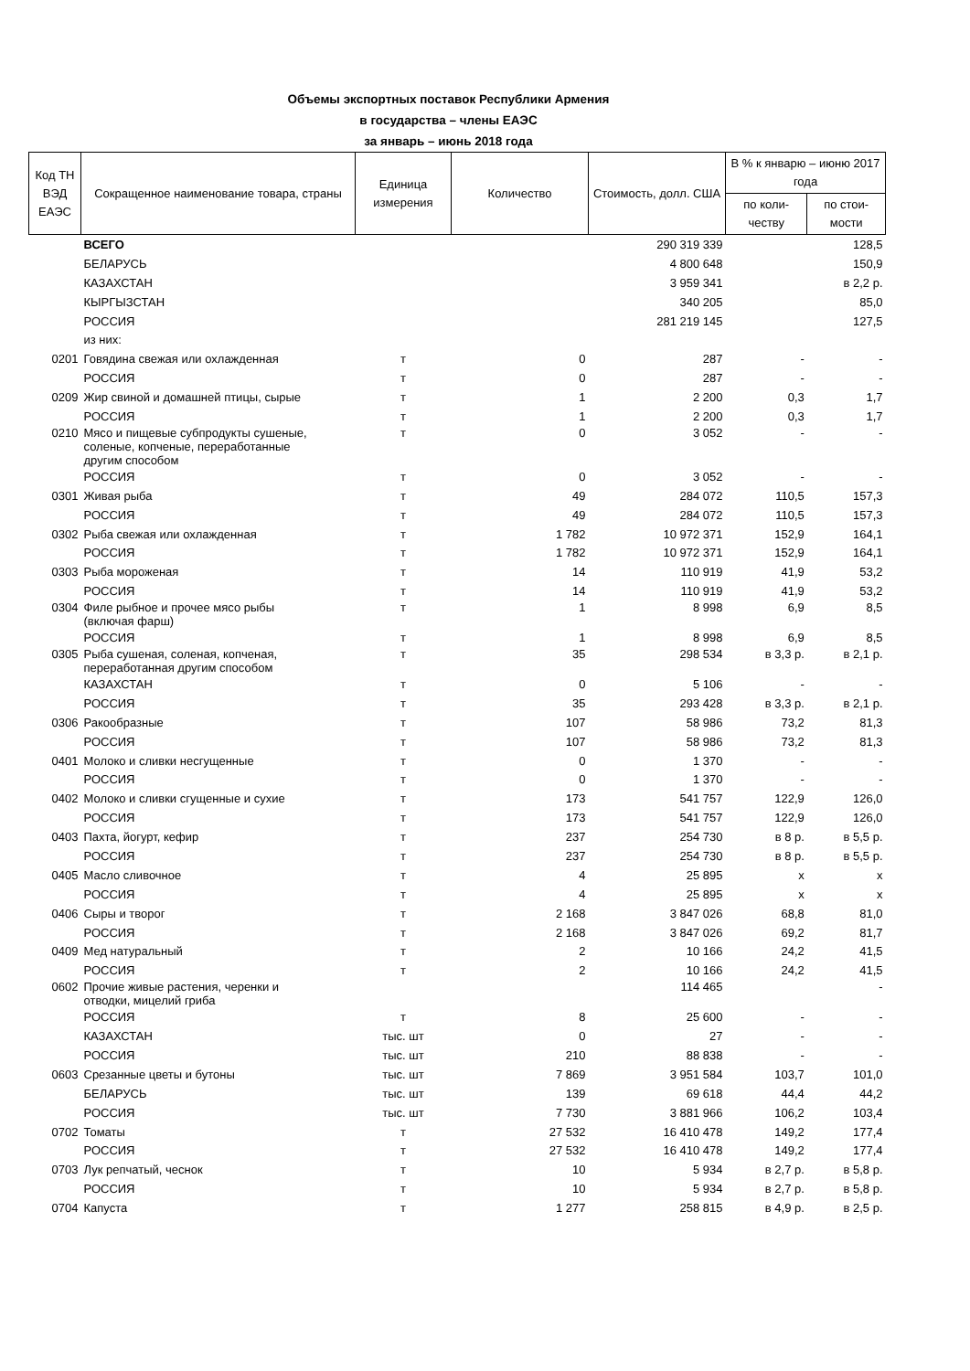Объемы экспортных поставок Республики Армения
в государства – члены ЕАЭС
за январь – июнь 2018 года
| Код ТН ВЭД ЕАЭС | Сокращенное наименование товара, страны | Единица измерения | Количество | Стоимость, долл. США | В % к январю – июню 2017 года | |
| --- | --- | --- | --- | --- | --- | --- |
| | | | | | по коли-честву | по стои-мости |
| | ВСЕГО | | | 290 319 339 | | 128,5 |
| | БЕЛАРУСЬ | | | 4 800 648 | | 150,9 |
| | КАЗАХСТАН | | | 3 959 341 | | в 2,2 р. |
| | КЫРГЫЗСТАН | | | 340 205 | | 85,0 |
| | РОССИЯ | | | 281 219 145 | | 127,5 |
| | из них: | | | | | |
| 0201 | Говядина свежая или охлажденная | т | 0 | 287 | - | - |
| | РОССИЯ | т | 0 | 287 | - | - |
| 0209 | Жир свиной и домашней птицы, сырые | т | 1 | 2 200 | 0,3 | 1,7 |
| | РОССИЯ | т | 1 | 2 200 | 0,3 | 1,7 |
| 0210 | Мясо и пищевые субпродукты сушеные, соленые, копченые, переработанные другим способом | т | 0 | 3 052 | - | - |
| | РОССИЯ | т | 0 | 3 052 | - | - |
| 0301 | Живая рыба | т | 49 | 284 072 | 110,5 | 157,3 |
| | РОССИЯ | т | 49 | 284 072 | 110,5 | 157,3 |
| 0302 | Рыба свежая или охлажденная | т | 1 782 | 10 972 371 | 152,9 | 164,1 |
| | РОССИЯ | т | 1 782 | 10 972 371 | 152,9 | 164,1 |
| 0303 | Рыба мороженая | т | 14 | 110 919 | 41,9 | 53,2 |
| | РОССИЯ | т | 14 | 110 919 | 41,9 | 53,2 |
| 0304 | Филе рыбное и прочее мясо рыбы (включая фарш) | т | 1 | 8 998 | 6,9 | 8,5 |
| | РОССИЯ | т | 1 | 8 998 | 6,9 | 8,5 |
| 0305 | Рыба сушеная, соленая, копченая, переработанная другим способом | т | 35 | 298 534 | в 3,3 р. | в 2,1 р. |
| | КАЗАХСТАН | т | 0 | 5 106 | - | - |
| | РОССИЯ | т | 35 | 293 428 | в 3,3 р. | в 2,1 р. |
| 0306 | Ракообразные | т | 107 | 58 986 | 73,2 | 81,3 |
| | РОССИЯ | т | 107 | 58 986 | 73,2 | 81,3 |
| 0401 | Молоко и сливки несгущенные | т | 0 | 1 370 | - | - |
| | РОССИЯ | т | 0 | 1 370 | - | - |
| 0402 | Молоко и сливки сгущенные и сухие | т | 173 | 541 757 | 122,9 | 126,0 |
| | РОССИЯ | т | 173 | 541 757 | 122,9 | 126,0 |
| 0403 | Пахта, йогурт, кефир | т | 237 | 254 730 | в 8 р. | в 5,5 р. |
| | РОССИЯ | т | 237 | 254 730 | в 8 р. | в 5,5 р. |
| 0405 | Масло сливочное | т | 4 | 25 895 | х | х |
| | РОССИЯ | т | 4 | 25 895 | х | х |
| 0406 | Сыры и творог | т | 2 168 | 3 847 026 | 68,8 | 81,0 |
| | РОССИЯ | т | 2 168 | 3 847 026 | 69,2 | 81,7 |
| 0409 | Мед натуральный | т | 2 | 10 166 | 24,2 | 41,5 |
| | РОССИЯ | т | 2 | 10 166 | 24,2 | 41,5 |
| 0602 | Прочие живые растения, черенки и отводки, мицелий гриба | | | 114 465 | | - |
| | РОССИЯ | т | 8 | 25 600 | - | - |
| | КАЗАХСТАН | тыс. шт | 0 | 27 | - | - |
| | РОССИЯ | тыс. шт | 210 | 88 838 | - | - |
| 0603 | Срезанные цветы и бутоны | тыс. шт | 7 869 | 3 951 584 | 103,7 | 101,0 |
| | БЕЛАРУСЬ | тыс. шт | 139 | 69 618 | 44,4 | 44,2 |
| | РОССИЯ | тыс. шт | 7 730 | 3 881 966 | 106,2 | 103,4 |
| 0702 | Томаты | т | 27 532 | 16 410 478 | 149,2 | 177,4 |
| | РОССИЯ | т | 27 532 | 16 410 478 | 149,2 | 177,4 |
| 0703 | Лук репчатый, чеснок | т | 10 | 5 934 | в 2,7 р. | в 5,8 р. |
| | РОССИЯ | т | 10 | 5 934 | в 2,7 р. | в 5,8 р. |
| 0704 | Капуста | т | 1 277 | 258 815 | в 4,9 р. | в 2,5 р. |